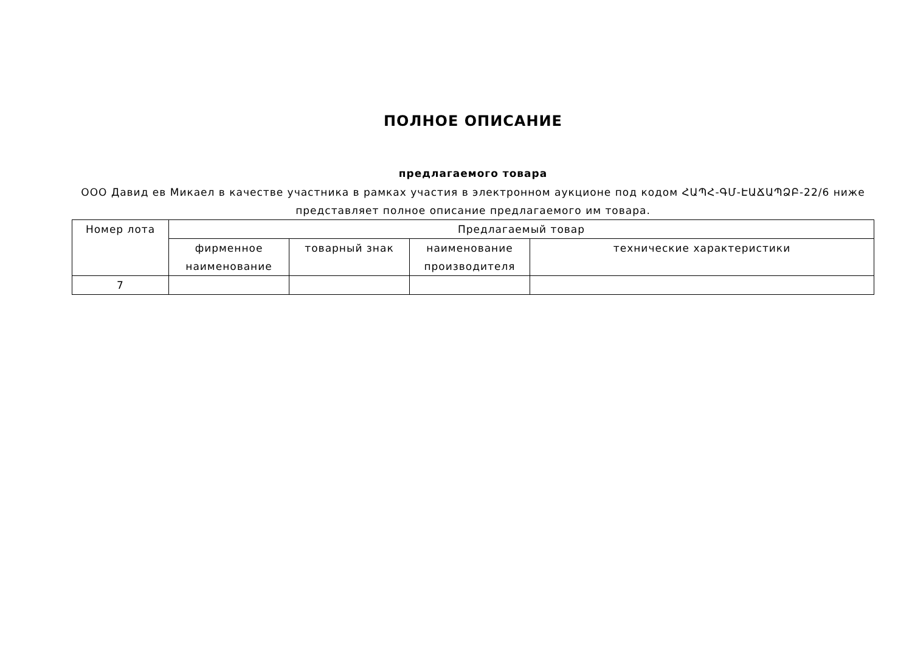ПОЛНОЕ ОПИСАНИЕ
предлагаемого товара
ООО Давид ев Микаел в качестве участника в рамках участия в электронном аукционе под кодом ՀԱՊՀ-ԳՄ-ԷԱՃԱՊՁԲ-22/6 ниже представляет полное описание предлагаемого им товара.
| Номер лота | Предлагаемый товар | | | |
| --- | --- | --- | --- | --- |
| | фирменное наименование | товарный знак | наименование производителя | технические характеристики |
| 7 | | | | |